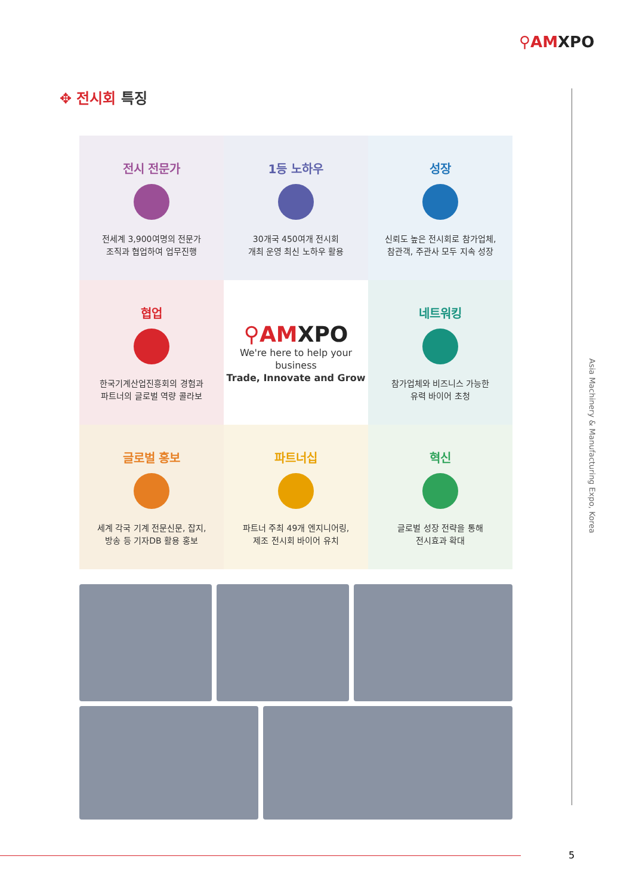⚲AMXPO
✥ 전시회 특징
전시 전문가
전세계 3,900여명의 전문가
조직과 협업하여 업무진행
1등 노하우
30개국 450여개 전시회
개최 운영 최신 노하우 활용
성장
신뢰도 높은 전시회로 참가업체,
참관객, 주관사 모두 지속 성장
협업
한국기계산업진흥회의 경험과
파트너의 글로벌 역량 콜라보
⚲AMXPO
We're here to help your business
Trade, Innovate and Grow
네트워킹
참가업체와 비즈니스 가능한
유력 바이어 초청
글로벌 홍보
세계 각국 기계 전문신문, 잡지,
방송 등 기자DB 활용 홍보
파트너십
파트너 주최 49개 엔지니어링,
제조 전시회 바이어 유치
혁신
글로벌 성장 전략을 통해
전시효과 확대
Asia Machinery & Manufacturing Expo, Korea
5